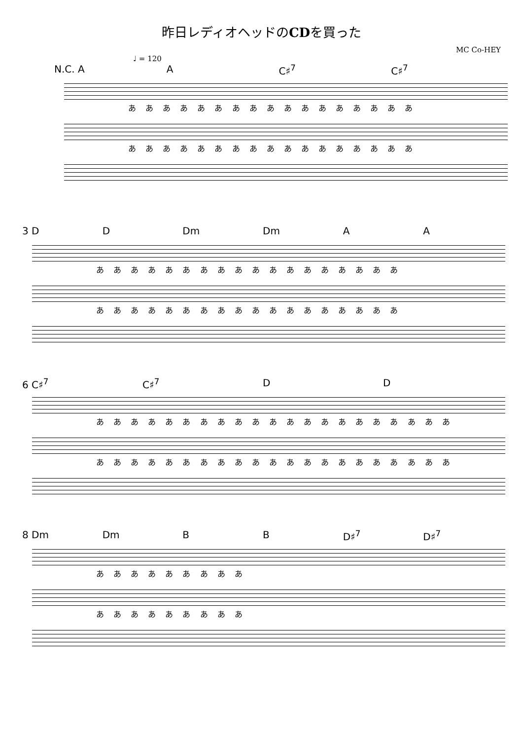昨日レディオヘッドのCDを買った
MC Co-HEY
♩ = 120
N.C. A A C♯<sup>7</sup> C♯<sup>7</sup>
あ あ あ あ あ あ あ あ あ あ あ あ あ あ あ あ あ
あ あ あ あ あ あ あ あ あ あ あ あ あ あ あ あ あ
3 D D Dm Dm A A
あ あ あ あ あ あ あ あ あ あ あ あ あ あ あ あ あ あ
あ あ あ あ あ あ あ あ あ あ あ あ あ あ あ あ あ あ
6 C♯<sup>7</sup> C♯<sup>7</sup> D D
あ あ あ あ あ あ あ あ あ あ あ あ あ あ あ あ あ あ あ あ あ
あ あ あ あ あ あ あ あ あ あ あ あ あ あ あ あ あ あ あ あ あ
8 Dm Dm B B D♯<sup>7</sup> D♯<sup>7</sup>
あ あ あ あ あ あ あ あ あ
あ あ あ あ あ あ あ あ あ